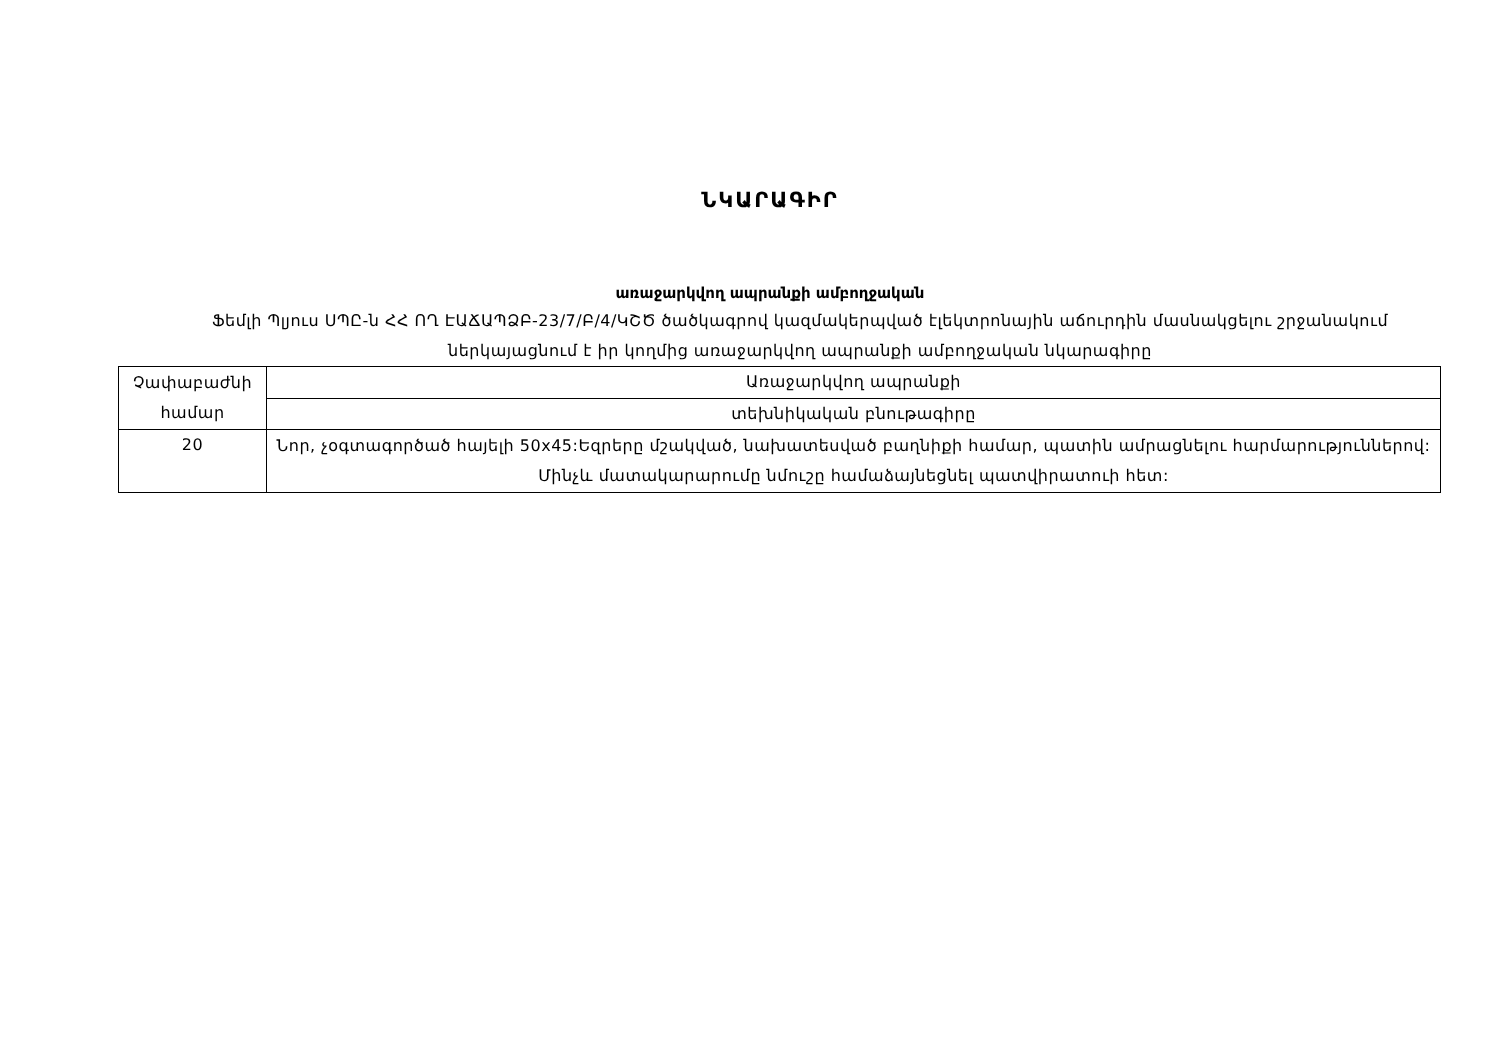ՆԿԱՐԱԳԻՐ
առաջարկվող ապրանքի ամբողջական
Ֆեմլի Պլյուս ՍՊԸ-ն ՀՀ ՈՂ ԷԱՃԱՊՁԲ-23/7/Բ/4/ԿՇԾ ծածկագրով կազմակերպված էլեկտրոնային աճուրդին մասնակցելու շրջանակում ներկայացնում է իր կողմից առաջարկվող ապրանքի ամբողջական նկարագիրը
| Չափաբաժնի համար | Առաջարկվող ապրանքի |
| | տեխնիկական բնութագիրը |
| 20 | Նոր, չօգտագործած հայելի 50x45:Եզրերը մշակված, նախատեսված բաղնիքի համար, պատին ամրացնելու հարմարություններով: Մինչև մատակարարումը նմուշը համաձայնեցնել պատվիրատուի հետ: |